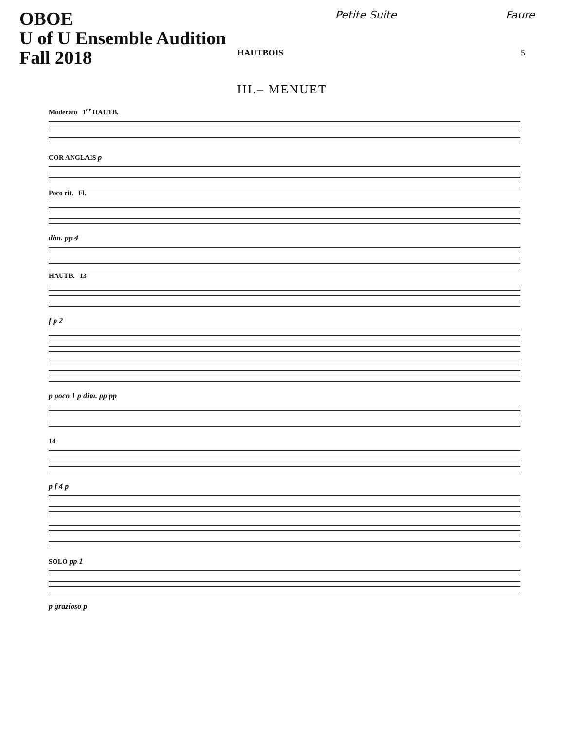OBOE
U of U Ensemble Audition
Fall 2018
Petite Suite Faure
HAUTBOIS 5
III.– MENUET
Moderato 1<sup>er</sup> HAUTB.
COR ANGLAIS p
Poco rit. Fl.
dim. pp 4
HAUTB. 13
f p 2
p poco 1 p dim. pp pp
14
p f 4 p
SOLO pp 1
p grazioso p